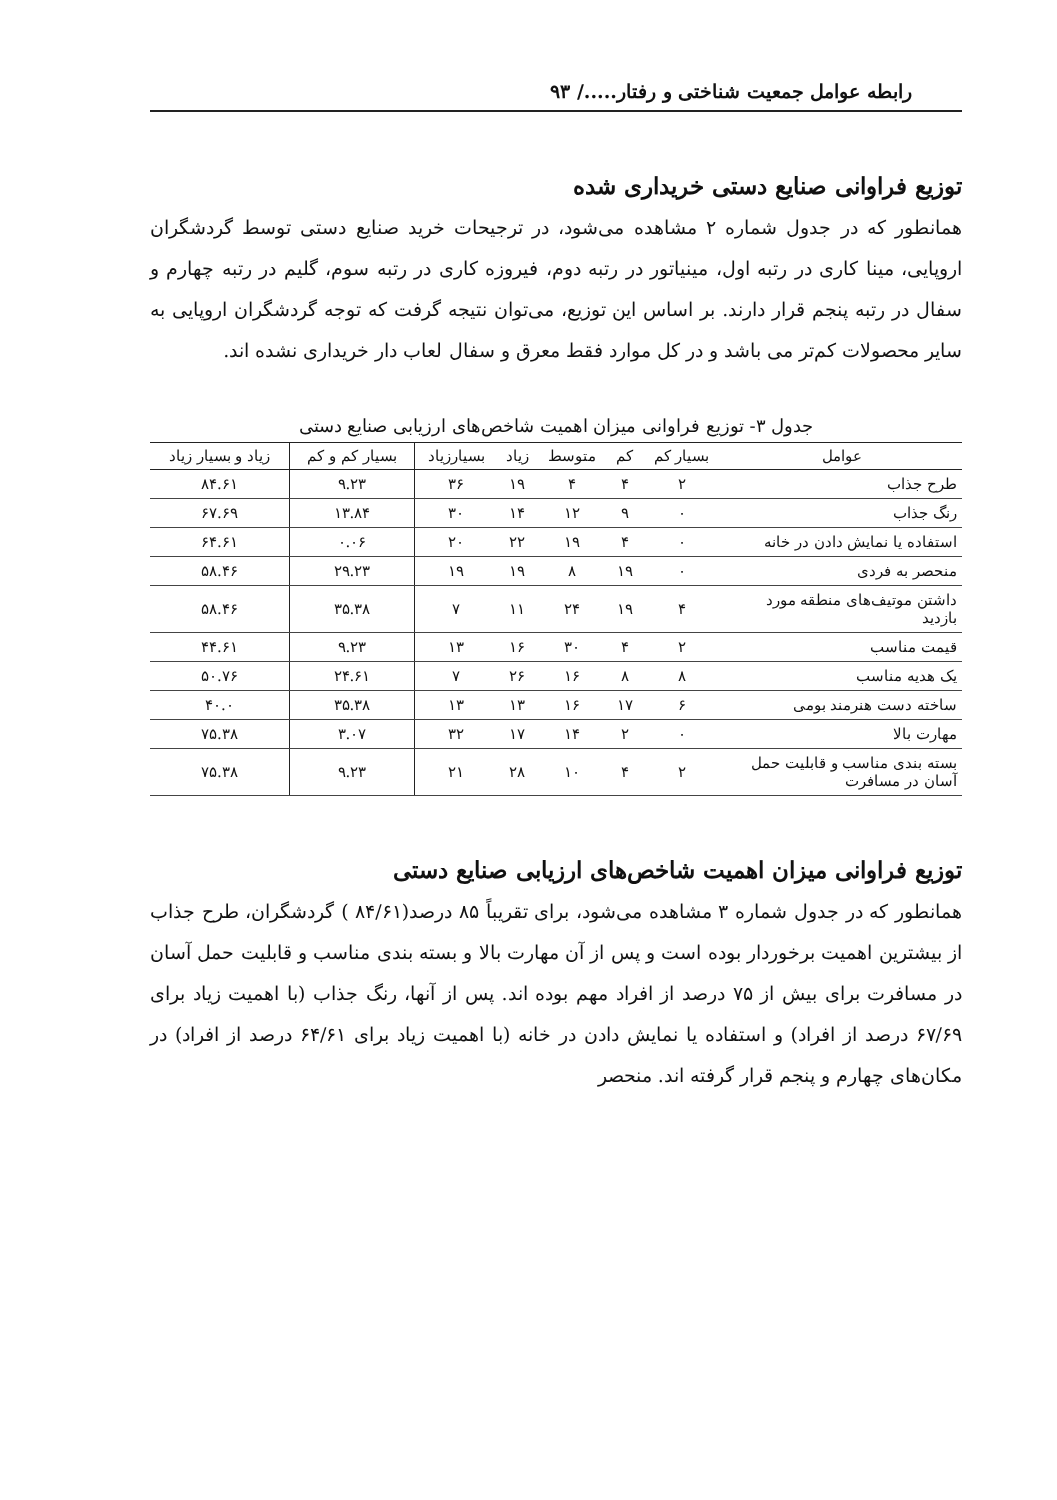رابطه عوامل جمعیت شناختی و رفتار...../ ۹۳
توزیع فراوانی صنایع دستی خریداری شده
همانطور که در جدول شماره ۲ مشاهده می‌شود، در ترجیحات خرید صنایع دستی توسط گردشگران اروپایی، مینا کاری در رتبه اول، مینیاتور در رتبه دوم، فیروزه کاری در رتبه سوم، گلیم در رتبه چهارم و سفال در رتبه پنجم قرار دارند. بر اساس این توزیع، می‌توان نتیجه گرفت که توجه گردشگران اروپایی به سایر محصولات کم‌تر می باشد و در کل موارد فقط معرق و سفال لعاب دار خریداری نشده اند.
جدول ۳- توزیع فراوانی میزان اهمیت شاخص‌های ارزیابی صنایع دستی
| عوامل | بسیار کم | کم | متوسط | زیاد | بسیارزیاد | بسیار کم و کم | زیاد و بسیار زیاد |
| --- | --- | --- | --- | --- | --- | --- | --- |
| طرح جذاب | ۲ | ۴ | ۴ | ۱۹ | ۳۶ | ۹.۲۳ | ۸۴.۶۱ |
| رنگ جذاب | ۰ | ۹ | ۱۲ | ۱۴ | ۳۰ | ۱۳.۸۴ | ۶۷.۶۹ |
| استفاده یا نمایش دادن در خانه | ۰ | ۴ | ۱۹ | ۲۲ | ۲۰ | ۰.۰۶ | ۶۴.۶۱ |
| منحصر به فردی | ۰ | ۱۹ | ۸ | ۱۹ | ۱۹ | ۲۹.۲۳ | ۵۸.۴۶ |
| داشتن موتیف‌های منطقه مورد بازدید | ۴ | ۱۹ | ۲۴ | ۱۱ | ۷ | ۳۵.۳۸ | ۵۸.۴۶ |
| قیمت مناسب | ۲ | ۴ | ۳۰ | ۱۶ | ۱۳ | ۹.۲۳ | ۴۴.۶۱ |
| یک هدیه مناسب | ۸ | ۸ | ۱۶ | ۲۶ | ۷ | ۲۴.۶۱ | ۵۰.۷۶ |
| ساخته دست هنرمند بومی | ۶ | ۱۷ | ۱۶ | ۱۳ | ۱۳ | ۳۵.۳۸ | ۴۰.۰ |
| مهارت بالا | ۰ | ۲ | ۱۴ | ۱۷ | ۳۲ | ۳.۰۷ | ۷۵.۳۸ |
| بسته بندی مناسب و قابلیت حمل آسان در مسافرت | ۲ | ۴ | ۱۰ | ۲۸ | ۲۱ | ۹.۲۳ | ۷۵.۳۸ |
توزیع فراوانی میزان اهمیت شاخص‌های ارزیابی صنایع دستی
همانطور که در جدول شماره ۳ مشاهده می‌شود، برای تقریباً ۸۵ درصد(۸۴/۶۱ ) گردشگران، طرح جذاب از بیشترین اهمیت برخوردار بوده است و پس از آن مهارت بالا و بسته بندی مناسب و قابلیت حمل آسان در مسافرت برای بیش از ۷۵ درصد از افراد مهم بوده اند. پس از آنها، رنگ جذاب (با اهمیت زیاد برای ۶۷/۶۹ درصد از افراد) و استفاده یا نمایش دادن در خانه (با اهمیت زیاد برای ۶۴/۶۱ درصد از افراد) در مکان‌های چهارم و پنجم قرار گرفته اند. منحصر